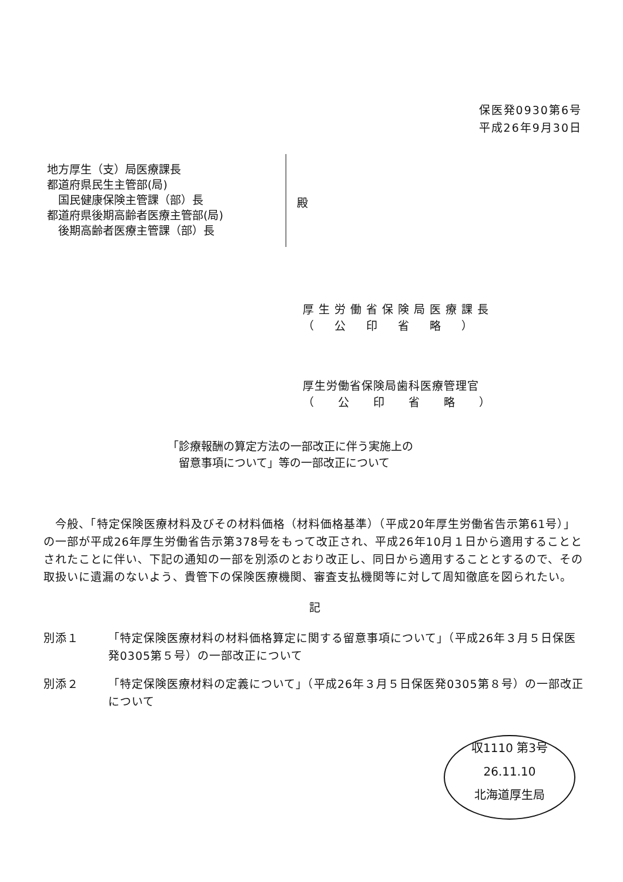保医発0930第6号
平成26年9月30日
地方厚生（支）局医療課長
都道府県民生主管部(局)
　国民健康保険主管課（部）長
都道府県後期高齢者医療主管部(局)
　後期高齢者医療主管課（部）長
殿
厚生労働省保険局医療課長
（　公　印　省　略　）
厚生労働省保険局歯科医療管理官
（　　公　　印　　省　　略　　）
「診療報酬の算定方法の一部改正に伴う実施上の
　留意事項について」等の一部改正について
　今般、「特定保険医療材料及びその材料価格（材料価格基準）（平成20年厚生労働省告示第61号）」の一部が平成26年厚生労働省告示第378号をもって改正され、平成26年10月１日から適用することとされたことに伴い、下記の通知の一部を別添のとおり改正し、同日から適用することとするので、その取扱いに遺漏のないよう、貴管下の保険医療機関、審査支払機関等に対して周知徹底を図られたい。
記
別添１ 「特定保険医療材料の材料価格算定に関する留意事項について」（平成26年３月５日保医発0305第５号）の一部改正について
別添２ 「特定保険医療材料の定義について」（平成26年３月５日保医発0305第８号）の一部改正について
収1110 第3号
26.11.10
北海道厚生局